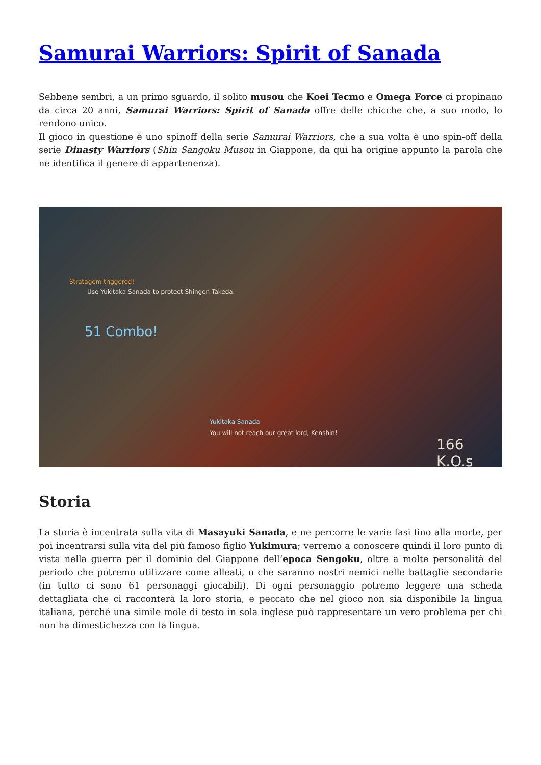Samurai Warriors: Spirit of Sanada
Sebbene sembri, a un primo sguardo, il solito musou che Koei Tecmo e Omega Force ci propinano da circa 20 anni, Samurai Warriors: Spirit of Sanada offre delle chicche che, a suo modo, lo rendono unico.
Il gioco in questione è uno spinoff della serie Samurai Warriors, che a sua volta è uno spin-off della serie Dinasty Warriors (Shin Sangoku Musou in Giappone, da quì ha origine appunto la parola che ne identifica il genere di appartenenza).
Stratagem triggered!
Use Yukitaka Sanada to protect Shingen Takeda.
51 Combo!
Yukitaka Sanada
You will not reach our great lord, Kenshin!
166 K.O.s
Storia
La storia è incentrata sulla vita di Masayuki Sanada, e ne percorre le varie fasi fino alla morte, per poi incentrarsi sulla vita del più famoso figlio Yukimura; verremo a conoscere quindi il loro punto di vista nella guerra per il dominio del Giappone dell’epoca Sengoku, oltre a molte personalità del periodo che potremo utilizzare come alleati, o che saranno nostri nemici nelle battaglie secondarie (in tutto ci sono 61 personaggi giocabili). Di ogni personaggio potremo leggere una scheda dettagliata che ci racconterà la loro storia, e peccato che nel gioco non sia disponibile la lingua italiana, perché una simile mole di testo in sola inglese può rappresentare un vero problema per chi non ha dimestichezza con la lingua.